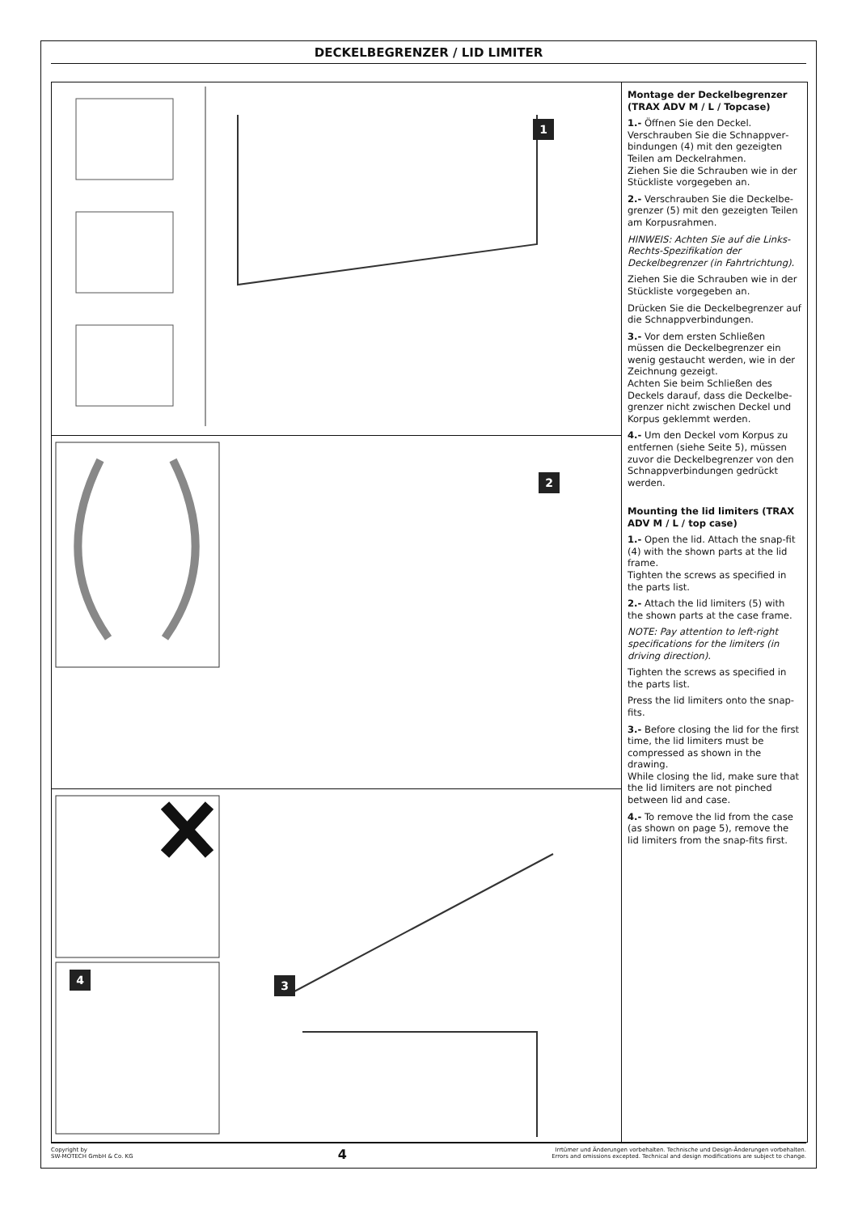DECKELBEGRENZER / LID LIMITER
1
2
4 3
Montage der Deckelbegrenzer (TRAX ADV M / L / Topcase)
1.- Öffnen Sie den Deckel. Verschrauben Sie die Schnappver­bindungen (4) mit den gezeigten Teilen am Deckelrahmen.
Ziehen Sie die Schrauben wie in der Stückliste vorgegeben an.
2.- Verschrauben Sie die Deckelbe­grenzer (5) mit den gezeigten Teilen am Korpusrahmen.
HINWEIS: Achten Sie auf die Links-Rechts-Spezifikation der Deckelbegrenzer (in Fahrtrichtung).
Ziehen Sie die Schrauben wie in der Stückliste vorgegeben an.
Drücken Sie die Deckelbegrenzer auf die Schnappverbindungen.
3.- Vor dem ersten Schließen müssen die Deckelbegrenzer ein wenig gestaucht werden, wie in der Zeichnung gezeigt.
Achten Sie beim Schließen des Deckels darauf, dass die Deckelbe­grenzer nicht zwischen Deckel und Korpus geklemmt werden.
4.- Um den Deckel vom Korpus zu entfernen (siehe Seite 5), müssen zuvor die Deckelbegrenzer von den Schnappverbindungen gedrückt werden.
Mounting the lid limiters (TRAX ADV M / L / top case)
1.- Open the lid. Attach the snap-fit (4) with the shown parts at the lid frame.
Tighten the screws as specified in the parts list.
2.- Attach the lid limiters (5) with the shown parts at the case frame.
NOTE: Pay attention to left-right specifications for the limiters (in driving direction).
Tighten the screws as specified in the parts list.
Press the lid limiters onto the snap-fits.
3.- Before closing the lid for the first time, the lid limiters must be compressed as shown in the drawing.
While closing the lid, make sure that the lid limiters are not pinched between lid and case.
4.- To remove the lid from the case (as shown on page 5), remove the lid limiters from the snap-fits first.
Copyright by
SW-MOTECH GmbH & Co. KG
4
Irrtümer und Änderungen vorbehalten. Technische und Design-Änderungen vorbehalten.
Errors and omissions excepted. Technical and design modifications are subject to change.